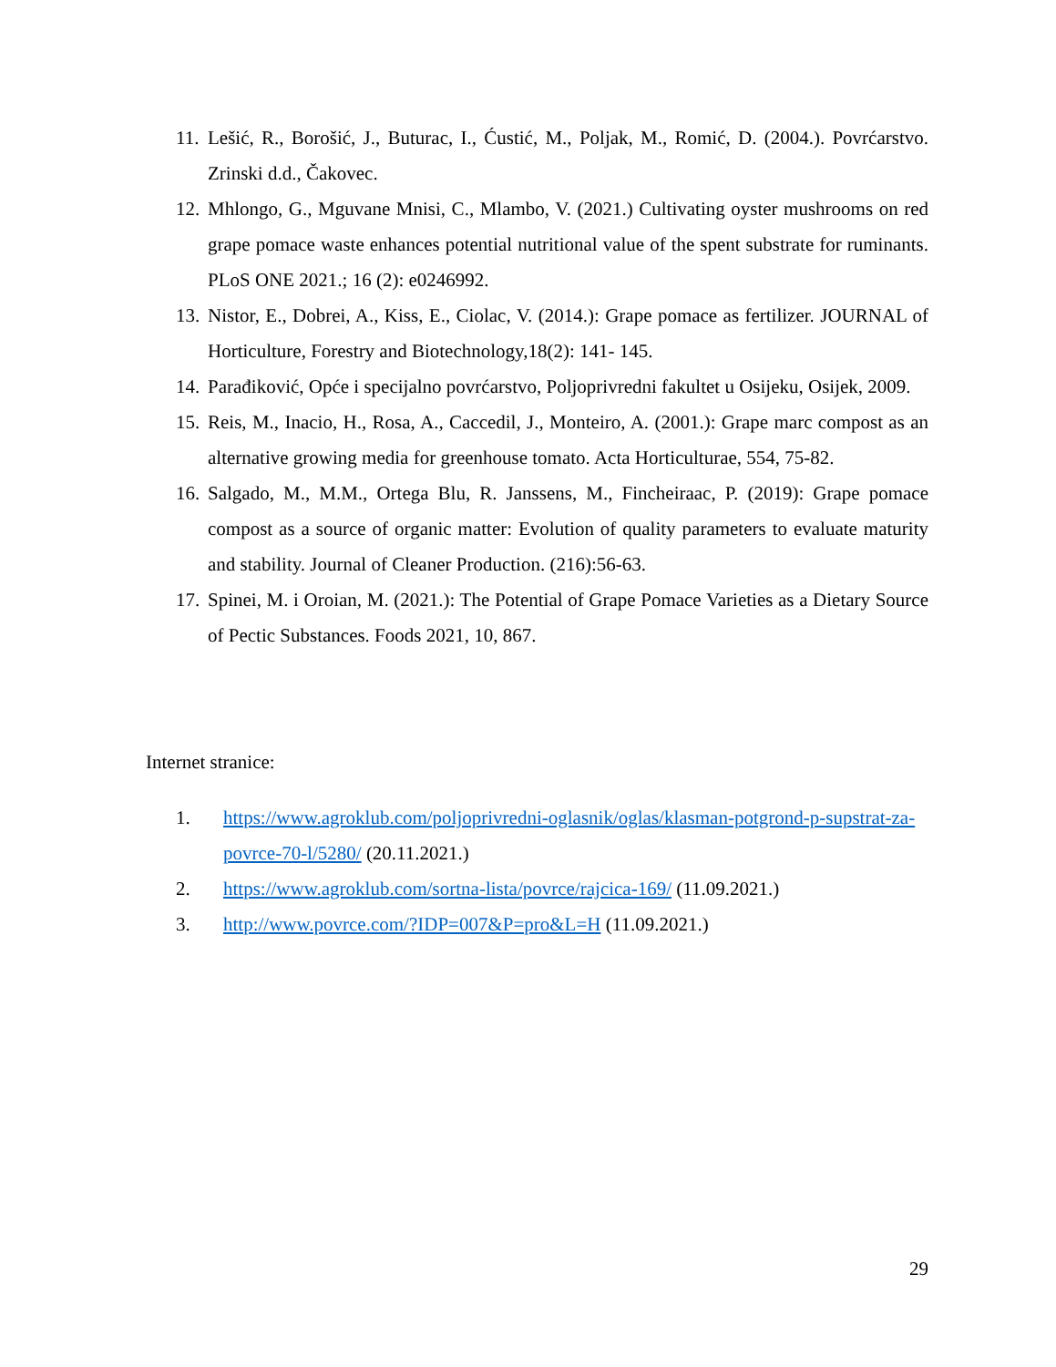11. Lešić, R., Borošić, J., Buturac, I., Ćustić, M., Poljak, M., Romić, D. (2004.). Povrćarstvo. Zrinski d.d., Čakovec.
12. Mhlongo, G., Mguvane Mnisi, C., Mlambo, V. (2021.) Cultivating oyster mushrooms on red grape pomace waste enhances potential nutritional value of the spent substrate for ruminants. PLoS ONE 2021.; 16 (2): e0246992.
13. Nistor, E., Dobrei, A., Kiss, E., Ciolac, V. (2014.): Grape pomace as fertilizer. JOURNAL of Horticulture, Forestry and Biotechnology,18(2): 141- 145.
14. Parađiković, Opće i specijalno povrćarstvo, Poljoprivredni fakultet u Osijeku, Osijek, 2009.
15. Reis, M., Inacio, H., Rosa, A., Caccedil, J., Monteiro, A. (2001.): Grape marc compost as an alternative growing media for greenhouse tomato. Acta Horticulturae, 554, 75-82.
16. Salgado, M., M.M., Ortega Blu, R. Janssens, M., Fincheiraac, P. (2019): Grape pomace compost as a source of organic matter: Evolution of quality parameters to evaluate maturity and stability. Journal of Cleaner Production. (216):56-63.
17. Spinei, M. i Oroian, M. (2021.): The Potential of Grape Pomace Varieties as a Dietary Source of Pectic Substances. Foods 2021, 10, 867.
Internet stranice:
1. https://www.agroklub.com/poljoprivredni-oglasnik/oglas/klasman-potgrond-p-supstrat-za-povrce-70-l/5280/ (20.11.2021.)
2. https://www.agroklub.com/sortna-lista/povrce/rajcica-169/ (11.09.2021.)
3. http://www.povrce.com/?IDP=007&P=pro&L=H (11.09.2021.)
29